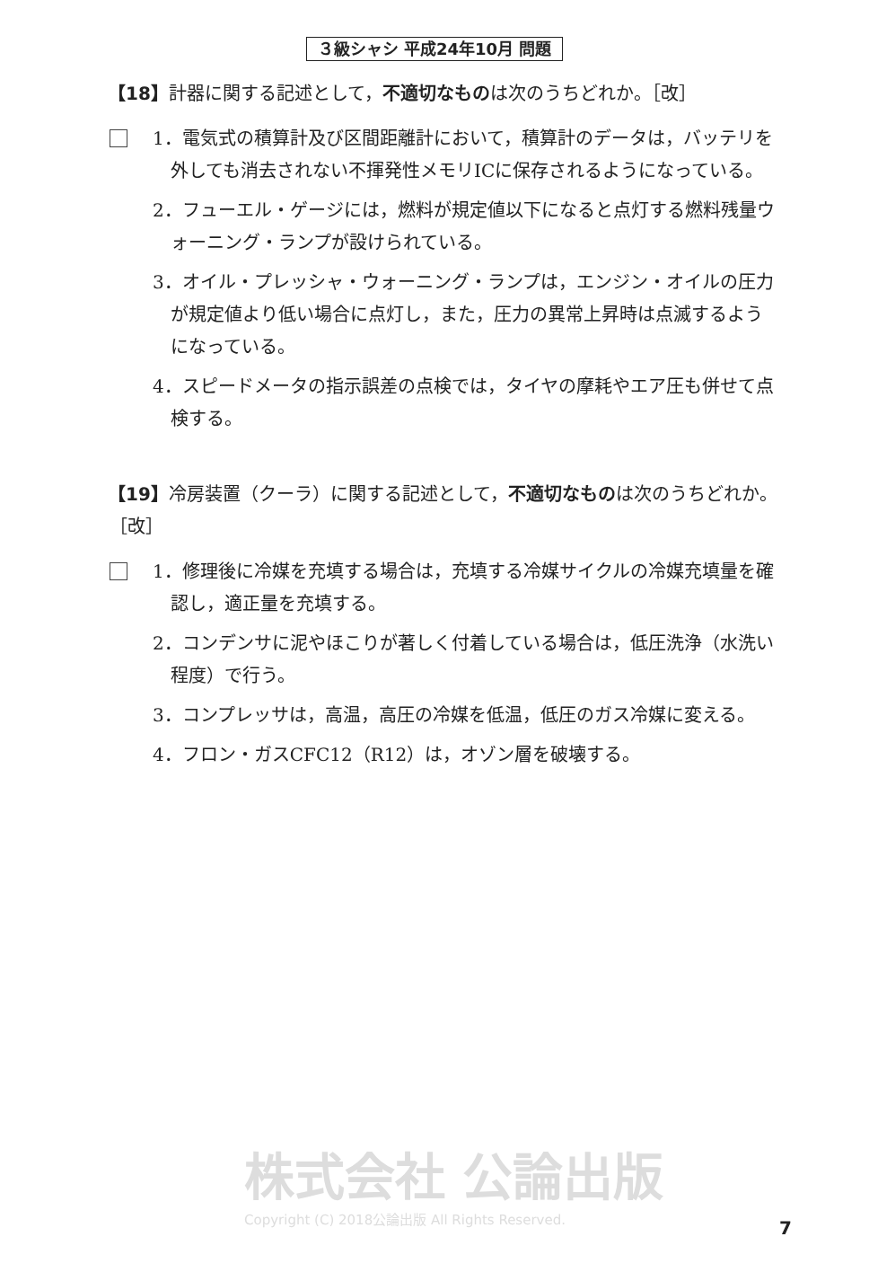３級シャシ 平成24年10月 問題
【18】計器に関する記述として，不適切なものは次のうちどれか。［改］
1．電気式の積算計及び区間距離計において，積算計のデータは，バッテリを外しても消去されない不揮発性メモリICに保存されるようになっている。
2．フューエル・ゲージには，燃料が規定値以下になると点灯する燃料残量ウォーニング・ランプが設けられている。
3．オイル・プレッシャ・ウォーニング・ランプは，エンジン・オイルの圧力が規定値より低い場合に点灯し，また，圧力の異常上昇時は点滅するようになっている。
4．スピードメータの指示誤差の点検では，タイヤの摩耗やエア圧も併せて点検する。
【19】冷房装置（クーラ）に関する記述として，不適切なものは次のうちどれか。［改］
1．修理後に冷媒を充填する場合は，充填する冷媒サイクルの冷媒充填量を確認し，適正量を充填する。
2．コンデンサに泥やほこりが著しく付着している場合は，低圧洗浄（水洗い程度）で行う。
3．コンプレッサは，高温，高圧の冷媒を低温，低圧のガス冷媒に変える。
4．フロン・ガスCFC12（R12）は，オゾン層を破壊する。
株式会社 公論出版
Copyright (C) 2018公論出版 All Rights Reserved.
7